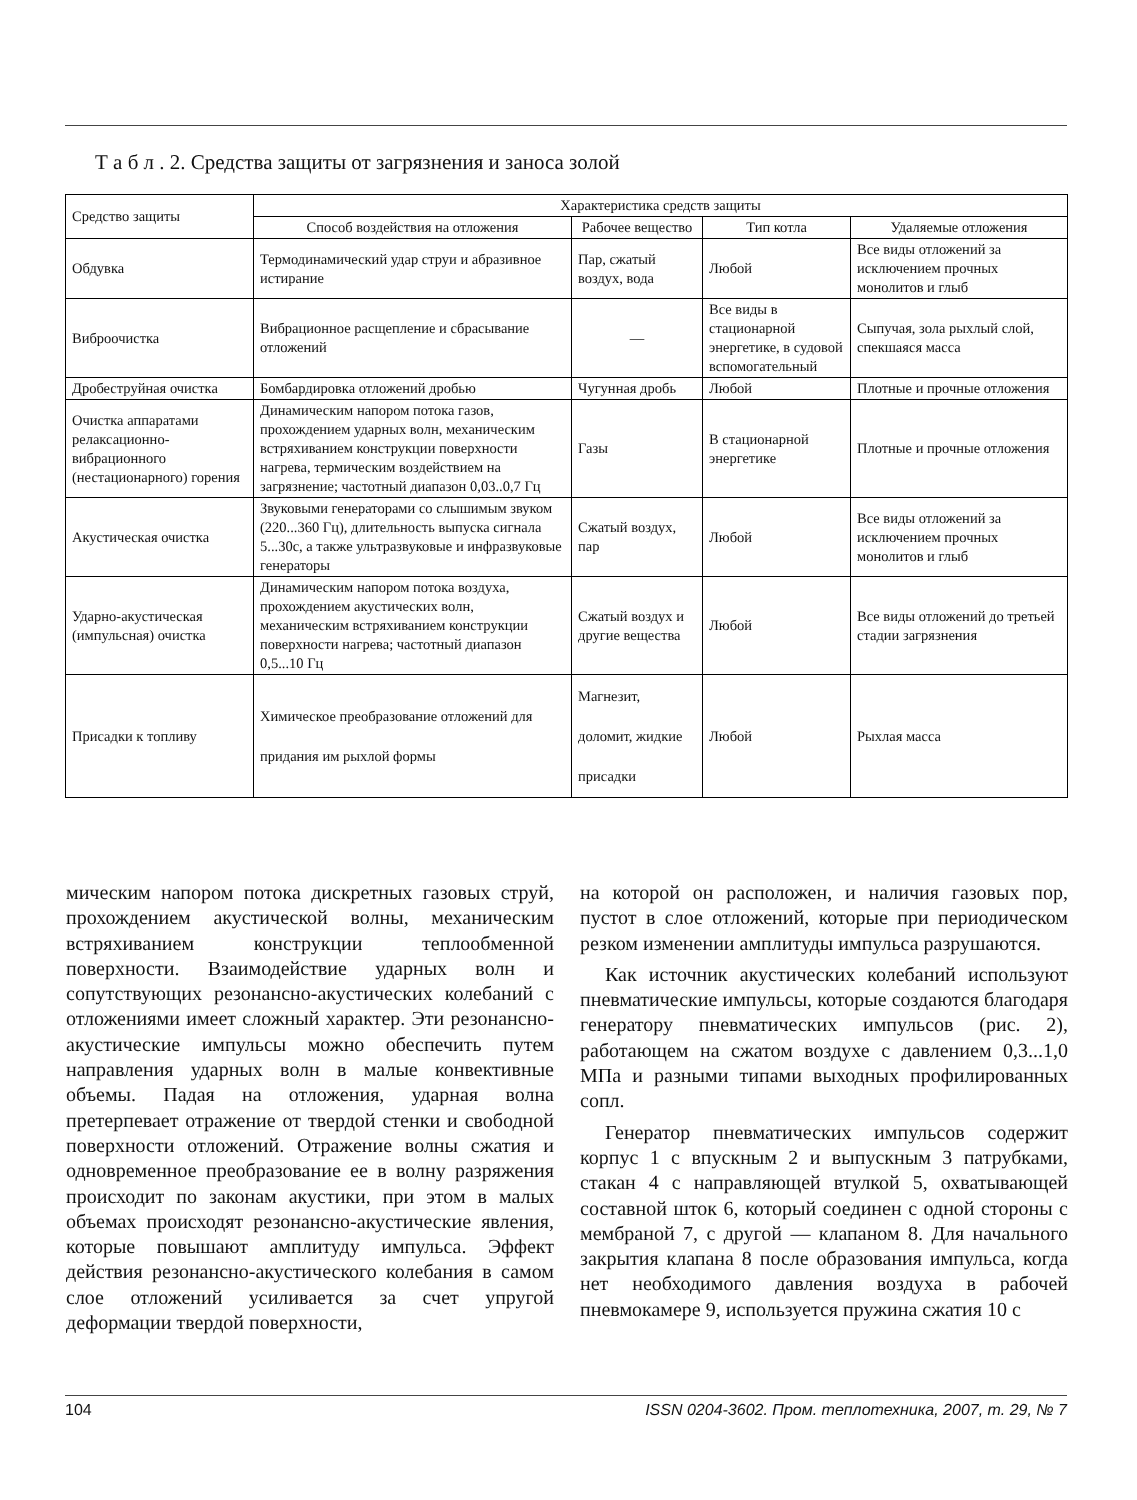Т а б л . 2. Средства защиты от загрязнения и заноса золой
| Средство защиты | Характеристика средств защиты | | | |
| --- | --- | --- | --- | --- |
| | Способ воздействия на отложения | Рабочее вещество | Тип котла | Удаляемые отложения |
| Обдувка | Термодинамический удар струи и абразивное истирание | Пар, сжатый воздух, вода | Любой | Все виды отложений за исключением прочных монолитов и глыб |
| Виброочистка | Вибрационное расщепление и сбрасывание отложений | — | Все виды в стационарной энергетике, в судовой вспомогательный | Сыпучая, зола рыхлый слой, спекшаяся масса |
| Дробеструйная очистка | Бомбардировка отложений дробью | Чугунная дробь | Любой | Плотные и прочные отложения |
| Очистка аппаратами релаксационно-вибрационного (нестационарного) горения | Динамическим напором потока газов, прохождением ударных волн, механическим встряхиванием конструкции поверхности нагрева, термическим воздействием на загрязнение; частотный диапазон 0,03..0,7 Гц | Газы | В стационарной энергетике | Плотные и прочные отложения |
| Акустическая очистка | Звуковыми генераторами со слышимым звуком (220...360 Гц), длительность выпуска сигнала 5...30с, а также ультразвуковые и инфразвуковые генераторы | Сжатый воздух, пар | Любой | Все виды отложений за исключением прочных монолитов и глыб |
| Ударно-акустическая (импульсная) очистка | Динамическим напором потока воздуха, прохождением акустических волн, механическим встряхиванием конструкции поверхности нагрева; частотный диапазон 0,5...10 Гц | Сжатый воздух и другие вещества | Любой | Все виды отложений до третьей стадии загрязнения |
| Присадки к топливу | Химическое преобразование отложений для придания им рыхлой формы | Магнезит, доломит, жидкие присадки | Любой | Рыхлая масса |
мическим напором потока дискретных газовых струй, прохождением акустической волны, механическим встряхиванием конструкции теплообменной поверхности. Взаимодействие ударных волн и сопутствующих резонансно-акустических колебаний с отложениями имеет сложный характер. Эти резонансно-акустические импульсы можно обеспечить путем направления ударных волн в малые конвективные объемы. Падая на отложения, ударная волна претерпевает отражение от твердой стенки и свободной поверхности отложений. Отражение волны сжатия и одновременное преобразование ее в волну разряжения происходит по законам акустики, при этом в малых объемах происходят резонансно-акустические явления, которые повышают амплитуду импульса. Эффект действия резонансно-акустического колебания в самом слое отложений усиливается за счет упругой деформации твердой поверхности,
на которой он расположен, и наличия газовых пор, пустот в слое отложений, которые при периодическом резком изменении амплитуды импульса разрушаются.
Как источник акустических колебаний используют пневматические импульсы, которые создаются благодаря генератору пневматических импульсов (рис. 2), работающем на сжатом воздухе с давлением 0,3...1,0 МПа и разными типами выходных профилированных сопл.
Генератор пневматических импульсов содержит корпус 1 с впускным 2 и выпускным 3 патрубками, стакан 4 с направляющей втулкой 5, охватывающей составной шток 6, который соединен с одной стороны с мембраной 7, с другой — клапаном 8. Для начального закрытия клапана 8 после образования импульса, когда нет необходимого давления воздуха в рабочей пневмокамере 9, используется пружина сжатия 10 с
104 ISSN 0204-3602. Пром. теплотехника, 2007, т. 29, № 7